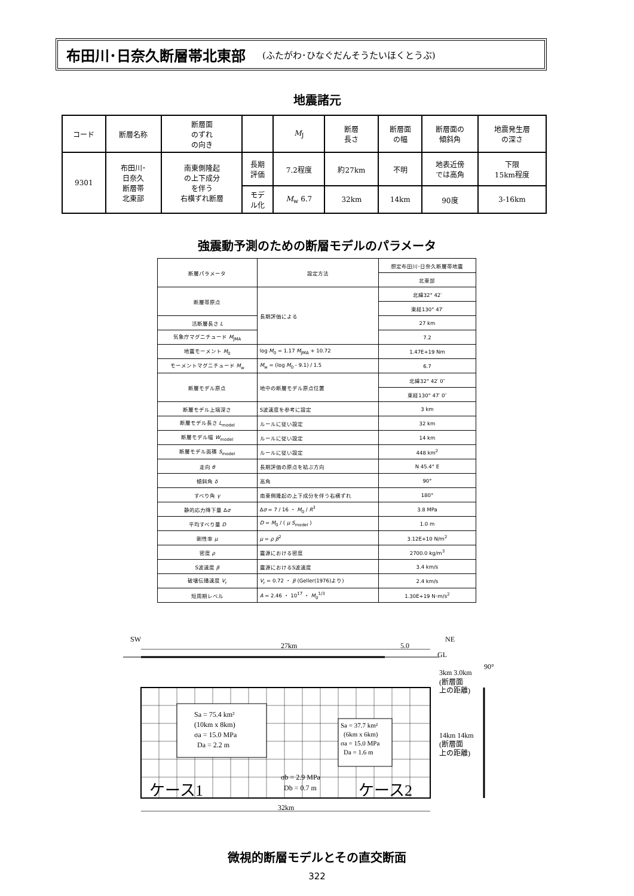布田川･日奈久断層帯北東部 (ふたがわ･ひなぐだんそうたいほくとうぶ)
地震諸元
| コード | 断層名称 | 断層面 のずれ の向き | | M<sub>J</sub> | 断層 長さ | 断層面 の幅 | 断層面の 傾斜角 | 地震発生層 の深さ |
| 9301 | 布田川･ 日奈久 断層帯 北東部 | 南東側隆起 の上下成分 を伴う 右横ずれ断層 | 長期 評価 | 7.2程度 | 約27km | 不明 | 地表近傍 では高角 | 下限 15km程度 |
| | | | モデ ル化 | M<sub>w</sub> 6.7 | 32km | 14km | 90度 | 3-16km |
強震動予測のための断層モデルのパラメータ
| 断層パラメータ | 設定方法 | 想定布田川･日奈久断層帯地震 |
| | | 北東部 |
| 断層帯原点 | 長期評価による | 北緯32° 42′ |
| | | 東経130° 47′ |
| 活断層長さ L | | 27 km |
| 気象庁マグニチュード M<sub>JMA</sub> | | 7.2 |
| 地震モーメント M<sub>0</sub> | log M<sub>0</sub> = 1.17 M<sub>JMA</sub> + 10.72 | 1.47E+19 Nm |
| モーメントマグニチュード M<sub>w</sub> | M<sub>w</sub> = (log M<sub>0</sub> - 9.1) / 1.5 | 6.7 |
| 断層モデル原点 | 地中の断層モデル原点位置 | 北緯32° 42′ 0″ |
| | | 東経130° 47′ 0″ |
| 断層モデル上端深さ | S波速度を参考に設定 | 3 km |
| 断層モデル長さ L<sub>model</sub> | ルールに従い設定 | 32 km |
| 断層モデル幅 W<sub>model</sub> | ルールに従い設定 | 14 km |
| 断層モデル面積 S<sub>model</sub> | ルールに従い設定 | 448 km<sup>2</sup> |
| 走向 θ | 長期評価の原点を結ぶ方向 | N 45.4° E |
| 傾斜角 δ | 高角 | 90° |
| すべり角 γ | 南東側隆起の上下成分を伴う右横ずれ | 180° |
| 静的応力降下量 Δ σ | Δ σ = 7 / 16 ・ M<sub>0</sub> / R<sup>3</sup> | 3.8 MPa |
| 平均すべり量 D | D = M<sub>0</sub> / ( μ S<sub>model</sub> ) | 1.0 m |
| 剛性率 μ | μ = ρ β<sup>2</sup> | 3.12E+10 N/m<sup>2</sup> |
| 密度 ρ | 震源における密度 | 2700.0 kg/m<sup>3</sup> |
| S波速度 β | 震源におけるS波速度 | 3.4 km/s |
| 破壊伝播速度 V<sub>r</sub> | V<sub>r</sub> = 0.72 ・ β (Geller(1976)より) | 2.4 km/s |
| 短周期レベル | A = 2.46 ・ 10<sup>17</sup> ・ M<sub>0</sub><sup>1/3</sup> | 1.30E+19 N･m/s<sup>2</sup> |
SW
NE
27km
5.0
GL
Sa = 75.4 km²
(10km x 8km)
σa = 15.0 MPa
Da = 2.2 m
Sa = 37.7 km²
(6km x 6km)
σa = 15.0 MPa
Da = 1.6 m
σb = 2.9 MPa
Db = 0.7 m
ケース1
ケース2
3km 3.0km
(断層面
上の距離)
90°
14km 14km
(断層面
上の距離)
32km
微視的断層モデルとその直交断面
322